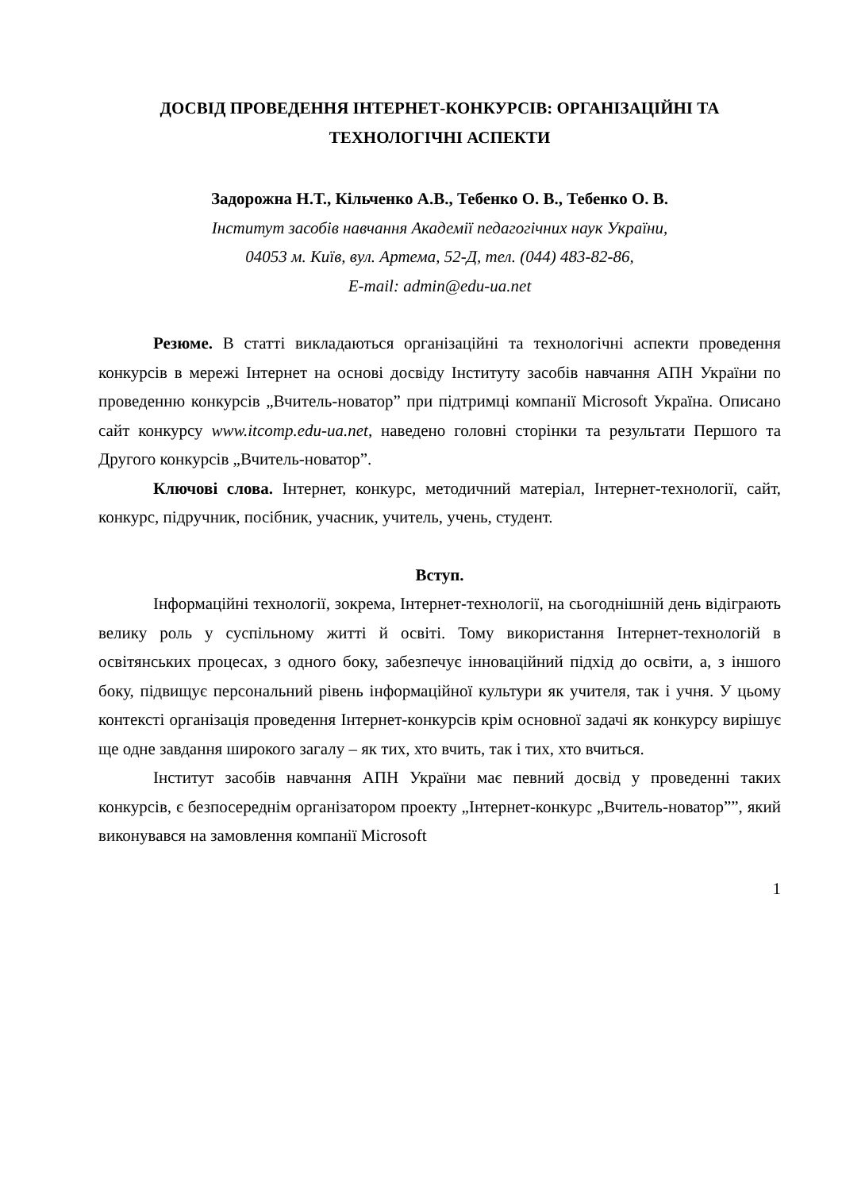ДОСВІД ПРОВЕДЕННЯ ІНТЕРНЕТ-КОНКУРСІВ: ОРГАНІЗАЦІЙНІ ТА ТЕХНОЛОГІЧНІ АСПЕКТИ
Задорожна Н.Т., Кільченко А.В., Тебенко О. В., Тебенко О. В.
Інститут засобів навчання Академії педагогічних наук України,
04053 м. Київ, вул. Артема, 52-Д, тел. (044) 483-82-86,
E-mail: admin@edu-ua.net
Резюме. В статті викладаються організаційні та технологічні аспекти проведення конкурсів в мережі Інтернет на основі досвіду Інституту засобів навчання АПН України по проведенню конкурсів „Вчитель-новатор” при підтримці компанії Microsoft Україна. Описано сайт конкурсу www.itcomp.edu-ua.net, наведено головні сторінки та результати Першого та Другого конкурсів „Вчитель-новатор”.
Ключові слова. Інтернет, конкурс, методичний матеріал, Інтернет-технології, сайт, конкурс, підручник, посібник, учасник, учитель, учень, студент.
Вступ.
Інформаційні технології, зокрема, Інтернет-технології, на сьогоднішній день відіграють велику роль у суспільному житті й освіті. Тому використання Інтернет-технологій в освітянських процесах, з одного боку, забезпечує інноваційний підхід до освіти, а, з іншого боку, підвищує персональний рівень інформаційної культури як учителя, так і учня. У цьому контексті організація проведення Інтернет-конкурсів крім основної задачі як конкурсу вирішує ще одне завдання широкого загалу – як тих, хто вчить, так і тих, хто вчиться.
Інститут засобів навчання АПН України має певний досвід у проведенні таких конкурсів, є безпосереднім організатором проекту „Інтернет-конкурс „Вчитель-новатор””, який виконувався на замовлення компанії Microsoft
1